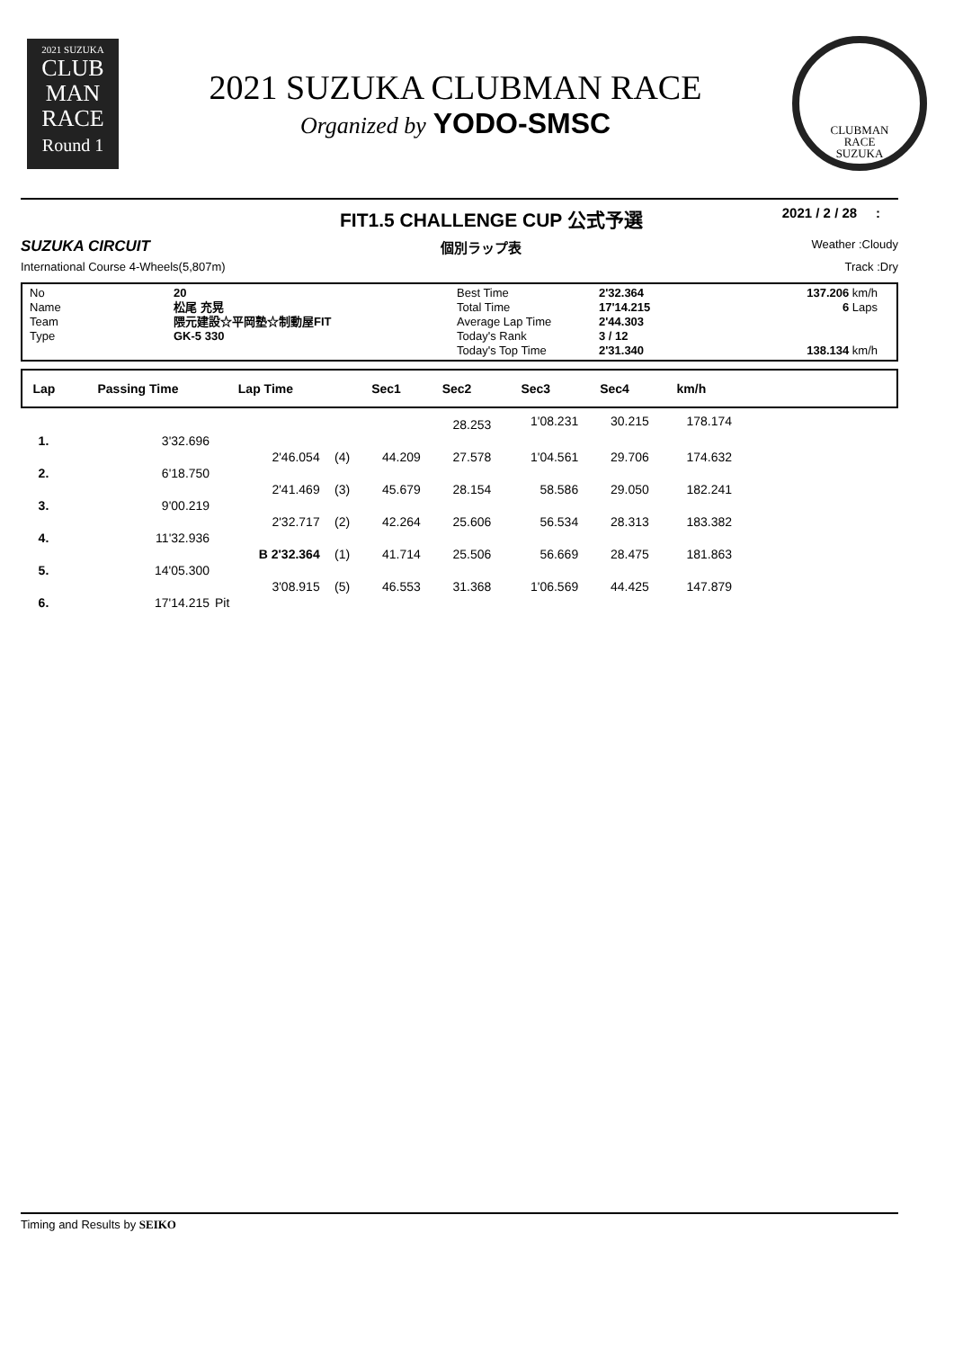2021 SUZUKA
CLUB
MAN
RACE
Round 1
2021 SUZUKA CLUBMAN RACE
Organized by YODO-SMSC
CLUBMAN
RACE
SUZUKA
FIT1.5 CHALLENGE CUP 公式予選 2021 / 2 / 28 :
SUZUKA CIRCUIT 個別ラップ表 Weather :Cloudy
International Course 4-Wheels(5,807m) Track :Dry
No
Name
Team
Type
20
松尾 充晃
隈元建設☆平岡塾☆制動屋FIT
GK-5 330
Best Time
Total Time
Average Lap Time
Today's Rank
Today's Top Time
2'32.364
17'14.215
2'44.303
3 / 12
2'31.340
137.206 km/h
6 Laps
138.134 km/h
| Lap | Passing Time | Lap Time | | Sec1 | Sec2 | Sec3 | Sec4 | km/h | |
| --- | --- | --- | --- | --- | --- | --- | --- | --- | --- |
| | | | | | 28.253 | 1'08.231 | 30.215 | 178.174 | |
| 1. | 3'32.696 | | | | | | | | |
| | | 2'46.054 | (4) | 44.209 | 27.578 | 1'04.561 | 29.706 | 174.632 | |
| 2. | 6'18.750 | | | | | | | | |
| | | 2'41.469 | (3) | 45.679 | 28.154 | 58.586 | 29.050 | 182.241 | |
| 3. | 9'00.219 | | | | | | | | |
| | | 2'32.717 | (2) | 42.264 | 25.606 | 56.534 | 28.313 | 183.382 | |
| 4. | 11'32.936 | | | | | | | | |
| | | B 2'32.364 | (1) | 41.714 | 25.506 | 56.669 | 28.475 | 181.863 | |
| 5. | 14'05.300 | | | | | | | | |
| | | 3'08.915 | (5) | 46.553 | 31.368 | 1'06.569 | 44.425 | 147.879 | |
| 6. | 17'14.215 | Pit | | | | | | | |
Timing and Results by SEIKO